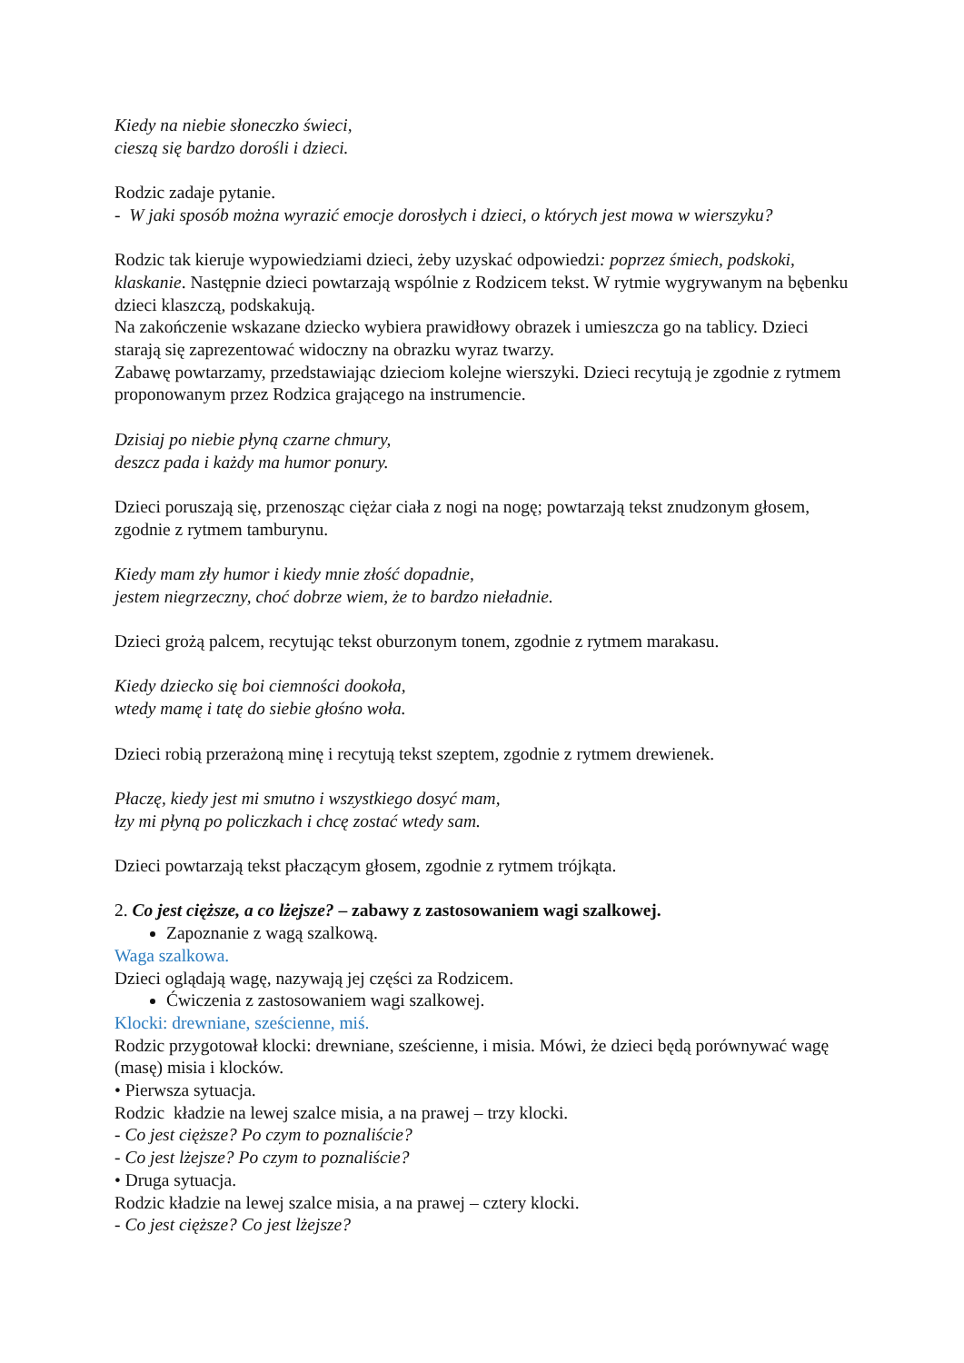Kiedy na niebie słoneczko świeci,
cieszą się bardzo dorośli i dzieci.
Rodzic zadaje pytanie.
- W jaki sposób można wyrazić emocje dorosłych i dzieci, o których jest mowa w wierszyku?
Rodzic tak kieruje wypowiedziami dzieci, żeby uzyskać odpowiedzi: poprzez śmiech, podskoki, klaskanie. Następnie dzieci powtarzają wspólnie z Rodzicem tekst. W rytmie wygrywanym na bębenku dzieci klaszczą, podskakują.
Na zakończenie wskazane dziecko wybiera prawidłowy obrazek i umieszcza go na tablicy. Dzieci starają się zaprezentować widoczny na obrazku wyraz twarzy.
Zabawę powtarzamy, przedstawiając dzieciom kolejne wierszyki. Dzieci recytują je zgodnie z rytmem proponowanym przez Rodzica grającego na instrumencie.
Dzisiaj po niebie płyną czarne chmury,
deszcz pada i każdy ma humor ponury.
Dzieci poruszają się, przenosząc ciężar ciała z nogi na nogę; powtarzają tekst znudzonym głosem, zgodnie z rytmem tamburynu.
Kiedy mam zły humor i kiedy mnie złość dopadnie,
jestem niegrzeczny, choć dobrze wiem, że to bardzo nieładnie.
Dzieci grożą palcem, recytując tekst oburzonym tonem, zgodnie z rytmem marakasu.
Kiedy dziecko się boi ciemności dookoła,
wtedy mamę i tatę do siebie głośno woła.
Dzieci robią przerażoną minę i recytują tekst szeptem, zgodnie z rytmem drewienek.
Płaczę, kiedy jest mi smutno i wszystkiego dosyć mam,
łzy mi płyną po policzkach i chcę zostać wtedy sam.
Dzieci powtarzają tekst płaczącym głosem, zgodnie z rytmem trójkąta.
2. Co jest cięższe, a co lżejsze? – zabawy z zastosowaniem wagi szalkowej.
Zapoznanie z wagą szalkową.
Waga szalkowa.
Dzieci oglądają wagę, nazywają jej części za Rodzicem.
Ćwiczenia z zastosowaniem wagi szalkowej.
Klocki: drewniane, sześcienne, miś.
Rodzic przygotował klocki: drewniane, sześcienne, i misia. Mówi, że dzieci będą porównywać wagę (masę) misia i klocków.
• Pierwsza sytuacja.
Rodzic kładzie na lewej szalce misia, a na prawej – trzy klocki.
- Co jest cięższe? Po czym to poznaliście?
- Co jest lżejsze? Po czym to poznaliście?
• Druga sytuacja.
Rodzic kładzie na lewej szalce misia, a na prawej – cztery klocki.
- Co jest cięższe? Co jest lżejsze?